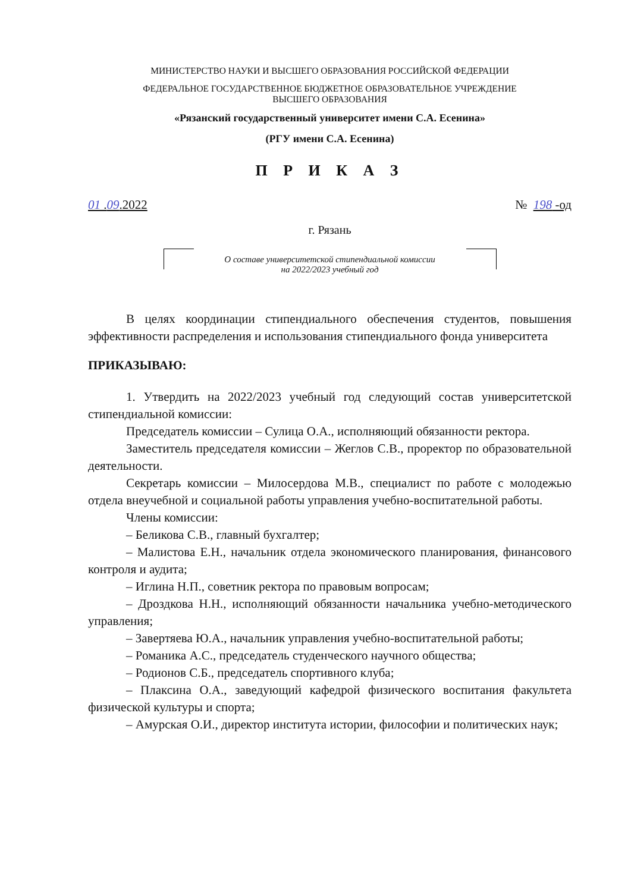МИНИСТЕРСТВО НАУКИ И ВЫСШЕГО ОБРАЗОВАНИЯ РОССИЙСКОЙ ФЕДЕРАЦИИ
ФЕДЕРАЛЬНОЕ ГОСУДАРСТВЕННОЕ БЮДЖЕТНОЕ ОБРАЗОВАТЕЛЬНОЕ УЧРЕЖДЕНИЕ
ВЫСШЕГО ОБРАЗОВАНИЯ
«Рязанский государственный университет имени С.А. Есенина»
(РГУ имени С.А. Есенина)
П Р И К А З
01 .09.2022 № 198 -од
г. Рязань
О составе университетской стипендиальной комиссии
на 2022/2023 учебный год
В целях координации стипендиального обеспечения студентов, повышения эффективности распределения и использования стипендиального фонда университета
ПРИКАЗЫВАЮ:
1. Утвердить на 2022/2023 учебный год следующий состав университетской стипендиальной комиссии:
Председатель комиссии – Сулица О.А., исполняющий обязанности ректора.
Заместитель председателя комиссии – Жеглов С.В., проректор по образовательной деятельности.
Секретарь комиссии – Милосердова М.В., специалист по работе с молодежью отдела внеучебной и социальной работы управления учебно-воспитательной работы.
Члены комиссии:
– Беликова С.В., главный бухгалтер;
– Малистова Е.Н., начальник отдела экономического планирования, финансового контроля и аудита;
– Иглина Н.П., советник ректора по правовым вопросам;
– Дроздкова Н.Н., исполняющий обязанности начальника учебно-методического управления;
– Завертяева Ю.А., начальник управления учебно-воспитательной работы;
– Романика А.С., председатель студенческого научного общества;
– Родионов С.Б., председатель спортивного клуба;
– Плаксина О.А., заведующий кафедрой физического воспитания факультета физической культуры и спорта;
– Амурская О.И., директор института истории, философии и политических наук;